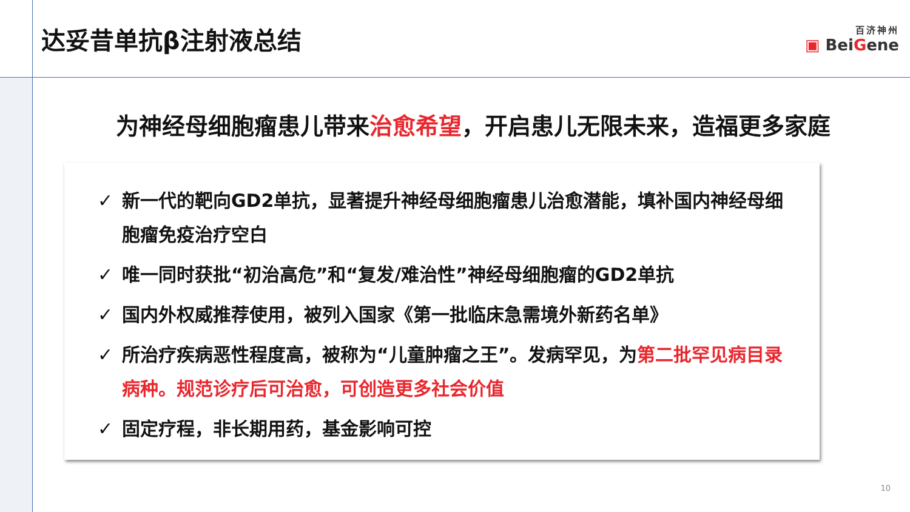达妥昔单抗β注射液总结
百济神州
▣ BeiGene
为神经母细胞瘤患儿带来治愈希望，开启患儿无限未来，造福更多家庭
✓ 新一代的靶向GD2单抗，显著提升神经母细胞瘤患儿治愈潜能，填补国内神经母细胞瘤免疫治疗空白
✓ 唯一同时获批“初治高危”和“复发/难治性”神经母细胞瘤的GD2单抗
✓ 国内外权威推荐使用，被列入国家《第一批临床急需境外新药名单》
✓ 所治疗疾病恶性程度高，被称为“儿童肿瘤之王”。发病罕见，为第二批罕见病目录病种。规范诊疗后可治愈，可创造更多社会价值
✓ 固定疗程，非长期用药，基金影响可控
10